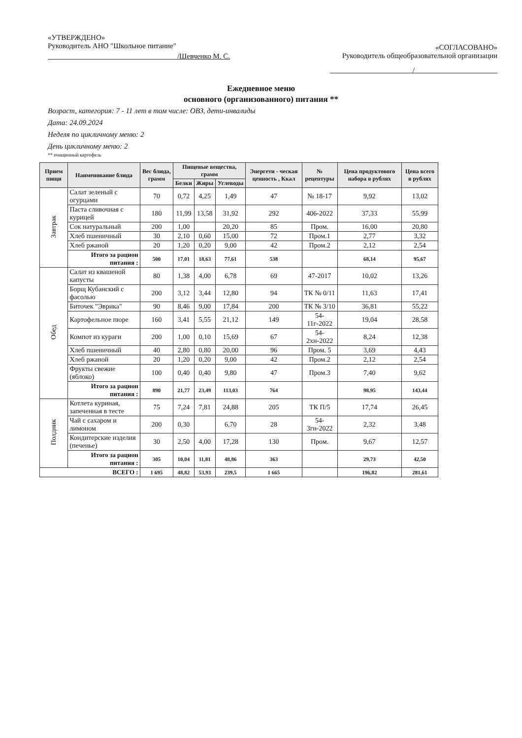«УТВЕРЖДЕНО»
Руководитель АНО "Школьное питание"
/Шевченко М. С.
«СОГЛАСОВАНО»
Руководитель общеобразовательной организации
/
Ежедневное меню
основного (организованного) питания **
Возраст, категория: 7 - 11 лет в том числе: ОВЗ, дети-инвалиды
Дата: 24.09.2024
Неделя по цикличному меню: 2
День цикличному меню: 2
** очищенный картофель
| Прием пищи | Наименование блюда | Вес блюда, грамм | Пищевые вещества, грамм | | | Энергети - ческая ценность , Ккал | № рецептуры | Цена продуктового набора в рублях | Цена всего в рублях |
| --- | --- | --- | --- | --- | --- | --- | --- | --- | --- |
| | | | Белки | Жиры | Углеводы | | | | |
| Завтрак | Салат зеленый с огурцами | 70 | 0,72 | 4,25 | 1,49 | 47 | № 18-17 | 9,92 | 13,02 |
| | Паста сливочная с курицей | 180 | 11,99 | 13,58 | 31,92 | 292 | 406-2022 | 37,33 | 55,99 |
| | Сок натуральный | 200 | 1,00 | | 20,20 | 85 | Пром. | 16,00 | 20,80 |
| | Хлеб пшеничный | 30 | 2,10 | 0,60 | 15,00 | 72 | Пром.1 | 2,77 | 3,32 |
| | Хлеб ржаной | 20 | 1,20 | 0,20 | 9,00 | 42 | Пром.2 | 2,12 | 2,54 |
| | Итого за рацион питания : | 500 | 17,01 | 18,63 | 77,61 | 538 | | 68,14 | 95,67 |
| Обед | Салат из квашеной капусты | 80 | 1,38 | 4,00 | 6,78 | 69 | 47-2017 | 10,02 | 13,26 |
| | Борщ Кубанский с фасолью | 200 | 3,12 | 3,44 | 12,80 | 94 | ТК № 0/11 | 11,63 | 17,41 |
| | Биточек "Эврика" | 90 | 8,46 | 9,00 | 17,84 | 200 | ТК № 3/10 | 36,81 | 55,22 |
| | Картофельное пюре | 160 | 3,41 | 5,55 | 21,12 | 149 | 54-11г-2022 | 19,04 | 28,58 |
| | Компот из кураги | 200 | 1,00 | 0,10 | 15,69 | 67 | 54-2хн-2022 | 8,24 | 12,38 |
| | Хлеб пшеничный | 40 | 2,80 | 0,80 | 20,00 | 96 | Пром. 5 | 3,69 | 4,43 |
| | Хлеб ржаной | 20 | 1,20 | 0,20 | 9,00 | 42 | Пром.2 | 2,12 | 2,54 |
| | Фрукты свежие (яблоко) | 100 | 0,40 | 0,40 | 9,80 | 47 | Пром.3 | 7,40 | 9,62 |
| | Итого за рацион питания : | 890 | 21,77 | 23,49 | 113,03 | 764 | | 98,95 | 143,44 |
| Полдник | Котлета куриная, запеченная в тесте | 75 | 7,24 | 7,81 | 24,88 | 205 | ТК П/5 | 17,74 | 26,45 |
| | Чай с сахаром и лимоном | 200 | 0,30 | | 6,70 | 28 | 54-3гн-2022 | 2,32 | 3,48 |
| | Кондитерские изделия (печенье) | 30 | 2,50 | 4,00 | 17,28 | 130 | Пром. | 9,67 | 12,57 |
| | Итого за рацион питания : | 305 | 10,04 | 11,81 | 48,86 | 363 | | 29,73 | 42,50 |
| ВСЕГО : | | 1 695 | 48,82 | 53,93 | 239,5 | 1 665 | | 196,82 | 281,61 |